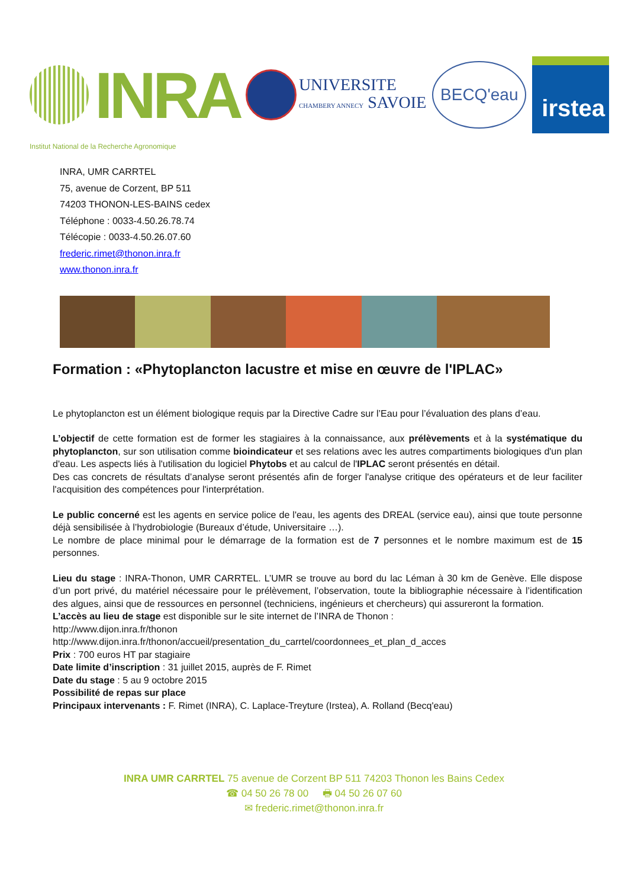INRA
UNIVERSITE
CHAMBERY ANNECY SAVOIE
BECQ'eau
irstea
Institut National de la Recherche Agronomique
INRA, UMR CARRTEL
75, avenue de Corzent, BP 511
74203 THONON-LES-BAINS cedex
Téléphone : 0033-4.50.26.78.74
Télécopie : 0033-4.50.26.07.60
frederic.rimet@thonon.inra.fr
www.thonon.inra.fr
Formation : «Phytoplancton lacustre et mise en œuvre de l'IPLAC»
Le phytoplancton est un élément biologique requis par la Directive Cadre sur l’Eau pour l’évaluation des plans d’eau.
L’objectif de cette formation est de former les stagiaires à la connaissance, aux prélèvements et à la systématique du phytoplancton, sur son utilisation comme bioindicateur et ses relations avec les autres compartiments biologiques d'un plan d'eau. Les aspects liés à l'utilisation du logiciel Phytobs et au calcul de l'IPLAC seront présentés en détail.
Des cas concrets de résultats d’analyse seront présentés afin de forger l'analyse critique des opérateurs et de leur faciliter l'acquisition des compétences pour l'interprétation.
Le public concerné est les agents en service police de l'eau, les agents des DREAL (service eau), ainsi que toute personne déjà sensibilisée à l’hydrobiologie (Bureaux d’étude, Universitaire …).
Le nombre de place minimal pour le démarrage de la formation est de 7 personnes et le nombre maximum est de 15 personnes.
Lieu du stage : INRA-Thonon, UMR CARRTEL. L’UMR se trouve au bord du lac Léman à 30 km de Genève. Elle dispose d’un port privé, du matériel nécessaire pour le prélèvement, l’observation, toute la bibliographie nécessaire à l’identification des algues, ainsi que de ressources en personnel (techniciens, ingénieurs et chercheurs) qui assureront la formation.
L’accès au lieu de stage est disponible sur le site internet de l’INRA de Thonon :
http://www.dijon.inra.fr/thonon
http://www.dijon.inra.fr/thonon/accueil/presentation_du_carrtel/coordonnees_et_plan_d_acces
Prix : 700 euros HT par stagiaire
Date limite d’inscription : 31 juillet 2015, auprès de F. Rimet
Date du stage : 5 au 9 octobre 2015
Possibilité de repas sur place
Principaux intervenants : F. Rimet (INRA), C. Laplace-Treyture (Irstea), A. Rolland (Becq'eau)
INRA UMR CARRTEL 75 avenue de Corzent BP 511 74203 Thonon les Bains Cedex
☎ 04 50 26 78 00 🖶 04 50 26 07 60
✉ frederic.rimet@thonon.inra.fr